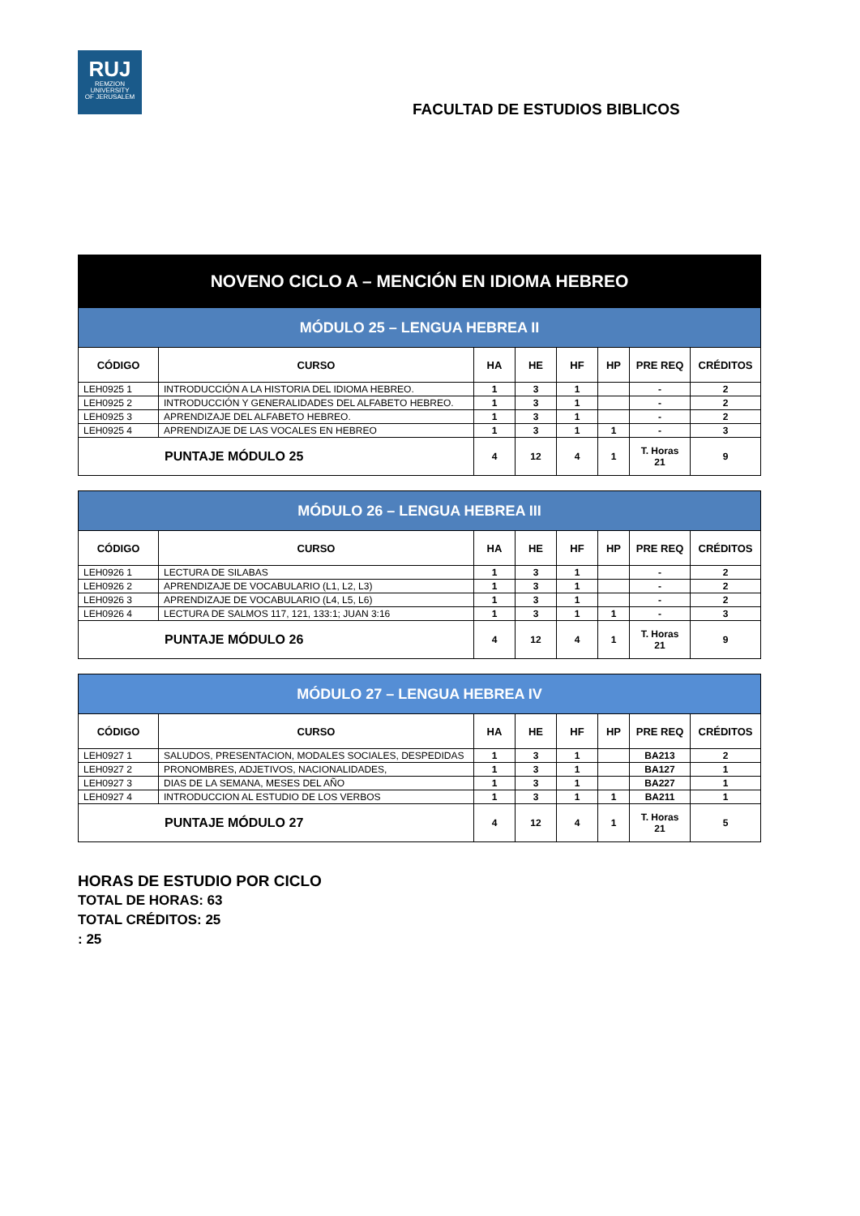RUJ
REMZION
UNIVERSITY
OF JERUSALEM
FACULTAD DE ESTUDIOS BIBLICOS
| NOVENO CICLO A – MENCIÓN EN IDIOMA HEBREO | | | | | | | |
| MÓDULO 25 – LENGUA HEBREA II | | | | | | | |
| CÓDIGO | CURSO | HA | HE | HF | HP | PRE REQ | CRÉDITOS |
| LEH0925 1 | INTRODUCCIÓN A LA HISTORIA DEL IDIOMA HEBREO. | 1 | 3 | 1 | | - | 2 |
| LEH0925 2 | INTRODUCCIÓN Y GENERALIDADES DEL ALFABETO HEBREO. | 1 | 3 | 1 | | - | 2 |
| LEH0925 3 | APRENDIZAJE DEL ALFABETO HEBREO. | 1 | 3 | 1 | | - | 2 |
| LEH0925 4 | APRENDIZAJE DE LAS VOCALES EN HEBREO | 1 | 3 | 1 | 1 | - | 3 |
| PUNTAJE MÓDULO 25 | | 4 | 12 | 4 | 1 | T. Horas 21 | 9 |
| MÓDULO 26 – LENGUA HEBREA III | | | | | | | |
| CÓDIGO | CURSO | HA | HE | HF | HP | PRE REQ | CRÉDITOS |
| LEH0926 1 | LECTURA DE SILABAS | 1 | 3 | 1 | | - | 2 |
| LEH0926 2 | APRENDIZAJE DE VOCABULARIO (L1, L2, L3) | 1 | 3 | 1 | | - | 2 |
| LEH0926 3 | APRENDIZAJE DE VOCABULARIO (L4, L5, L6) | 1 | 3 | 1 | | - | 2 |
| LEH0926 4 | LECTURA DE SALMOS 117, 121, 133:1; JUAN 3:16 | 1 | 3 | 1 | 1 | - | 3 |
| PUNTAJE MÓDULO 26 | | 4 | 12 | 4 | 1 | T. Horas 21 | 9 |
| MÓDULO 27 – LENGUA HEBREA IV | | | | | | | |
| CÓDIGO | CURSO | HA | HE | HF | HP | PRE REQ | CRÉDITOS |
| LEH0927 1 | SALUDOS, PRESENTACION, MODALES SOCIALES, DESPEDIDAS | 1 | 3 | 1 | | BA213 | 2 |
| LEH0927 2 | PRONOMBRES, ADJETIVOS, NACIONALIDADES, | 1 | 3 | 1 | | BA127 | 1 |
| LEH0927 3 | DIAS DE LA SEMANA, MESES DEL AÑO | 1 | 3 | 1 | | BA227 | 1 |
| LEH0927 4 | INTRODUCCION AL ESTUDIO DE LOS VERBOS | 1 | 3 | 1 | 1 | BA211 | 1 |
| PUNTAJE MÓDULO 27 | | 4 | 12 | 4 | 1 | T. Horas 21 | 5 |
HORAS DE ESTUDIO POR CICLO
TOTAL DE HORAS: 63
TOTAL CRÉDITOS: 25
: 25